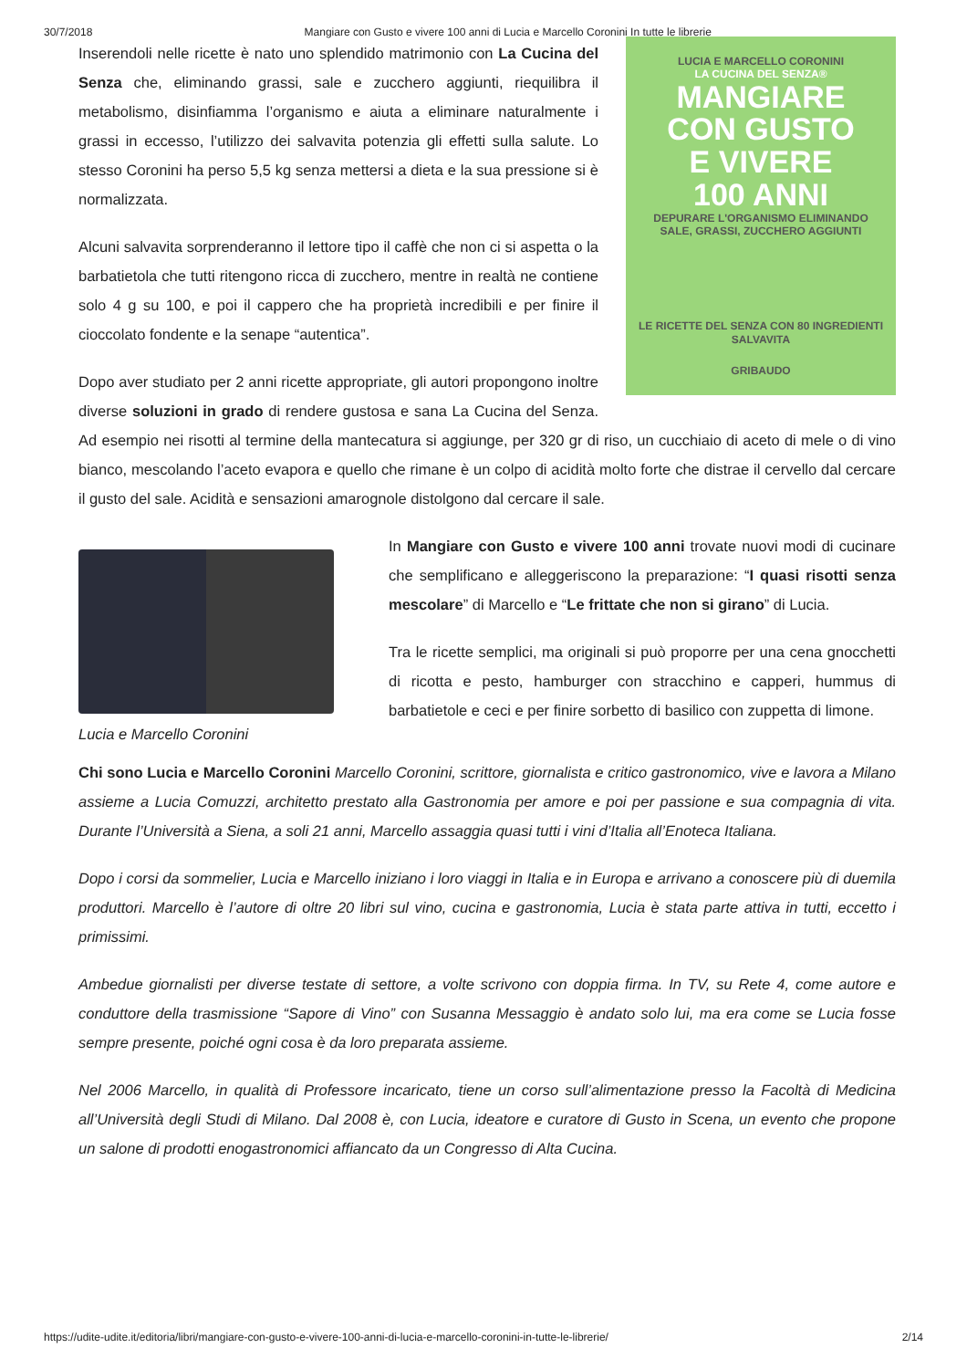30/7/2018 Mangiare con Gusto e vivere 100 anni di Lucia e Marcello Coronini In tutte le librerie
LUCIA E MARCELLO CORONINI
LA CUCINA DEL SENZA®
MANGIARE
CON GUSTO
E VIVERE
100 ANNI
DEPURARE L'ORGANISMO ELIMINANDO
SALE, GRASSI, ZUCCHERO AGGIUNTI
LE RICETTE DEL SENZA CON 80 INGREDIENTI SALVAVITA
GRIBAUDO
Inserendoli nelle ricette è nato uno splendido matrimonio con La Cucina del Senza che, eliminando grassi, sale e zucchero aggiunti, riequilibra il metabolismo, disinfiamma l’organismo e aiuta a eliminare naturalmente i grassi in eccesso, l’utilizzo dei salvavita potenzia gli effetti sulla salute. Lo stesso Coronini ha perso 5,5 kg senza mettersi a dieta e la sua pressione si è normalizzata.
Alcuni salvavita sorprenderanno il lettore tipo il caffè che non ci si aspetta o la barbatietola che tutti ritengono ricca di zucchero, mentre in realtà ne contiene solo 4 g su 100, e poi il cappero che ha proprietà incredibili e per finire il cioccolato fondente e la senape “autentica”.
Dopo aver studiato per 2 anni ricette appropriate, gli autori propongono inoltre diverse soluzioni in grado di rendere gustosa e sana La Cucina del Senza. Ad esempio nei risotti al termine della mantecatura si aggiunge, per 320 gr di riso, un cucchiaio di aceto di mele o di vino bianco, mescolando l’aceto evapora e quello che rimane è un colpo di acidità molto forte che distrae il cervello dal cercare il gusto del sale. Acidità e sensazioni amarognole distolgono dal cercare il sale.
Lucia e Marcello Coronini
In Mangiare con Gusto e vivere 100 anni trovate nuovi modi di cucinare che semplificano e alleggeriscono la preparazione: “I quasi risotti senza mescolare” di Marcello e “Le frittate che non si girano” di Lucia.
Tra le ricette semplici, ma originali si può proporre per una cena gnocchetti di ricotta e pesto, hamburger con stracchino e capperi, hummus di barbatietole e ceci e per finire sorbetto di basilico con zuppetta di limone.
Chi sono Lucia e Marcello Coronini Marcello Coronini, scrittore, giornalista e critico gastronomico, vive e lavora a Milano assieme a Lucia Comuzzi, architetto prestato alla Gastronomia per amore e poi per passione e sua compagnia di vita. Durante l’Università a Siena, a soli 21 anni, Marcello assaggia quasi tutti i vini d’Italia all’Enoteca Italiana.
Dopo i corsi da sommelier, Lucia e Marcello iniziano i loro viaggi in Italia e in Europa e arrivano a conoscere più di duemila produttori. Marcello è l’autore di oltre 20 libri sul vino, cucina e gastronomia, Lucia è stata parte attiva in tutti, eccetto i primissimi.
Ambedue giornalisti per diverse testate di settore, a volte scrivono con doppia firma. In TV, su Rete 4, come autore e conduttore della trasmissione “Sapore di Vino” con Susanna Messaggio è andato solo lui, ma era come se Lucia fosse sempre presente, poiché ogni cosa è da loro preparata assieme.
Nel 2006 Marcello, in qualità di Professore incaricato, tiene un corso sull’alimentazione presso la Facoltà di Medicina all’Università degli Studi di Milano. Dal 2008 è, con Lucia, ideatore e curatore di Gusto in Scena, un evento che propone un salone di prodotti enogastronomici affiancato da un Congresso di Alta Cucina.
https://udite-udite.it/editoria/libri/mangiare-con-gusto-e-vivere-100-anni-di-lucia-e-marcello-coronini-in-tutte-le-librerie/ 2/14